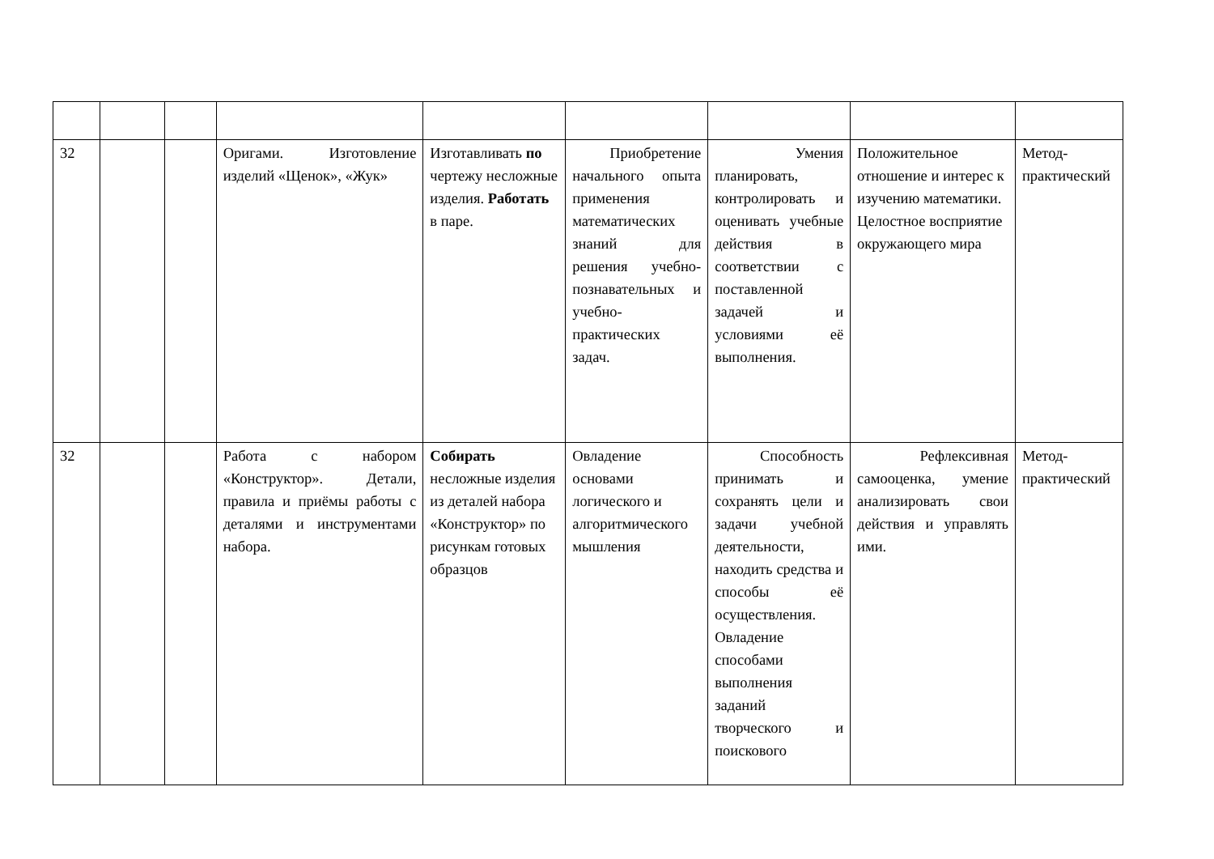| 32 | | | Оригами. Изготовление изделий «Щенок», «Жук» | Изготавливать по чертежу несложные изделия. Работать в паре. | Приобретение начального опыта применения математических знаний для решения учебно-познавательных и учебно-практических задач. | Умения планировать, контролировать и оценивать учебные действия в соответствии с поставленной задачей и условиями её выполнения. | Положительное отношение и интерес к изучению математики. Целостное восприятие окружающего мира | Метод-практический |
| 32 | | | Работа с набором «Конструктор». Детали, правила и приёмы работы с деталями и инструментами набора. | Собирать несложные изделия из деталей набора «Конструктор» по рисункам готовых образцов | Овладение основами логического и алгоритмического мышления | Способность принимать и сохранять цели и задачи учебной деятельности, находить средства и способы её осуществления. Овладение способами выполнения заданий творческого и поискового | Рефлексивная самооценка, умение анализировать свои действия и управлять ими. | Метод-практический |